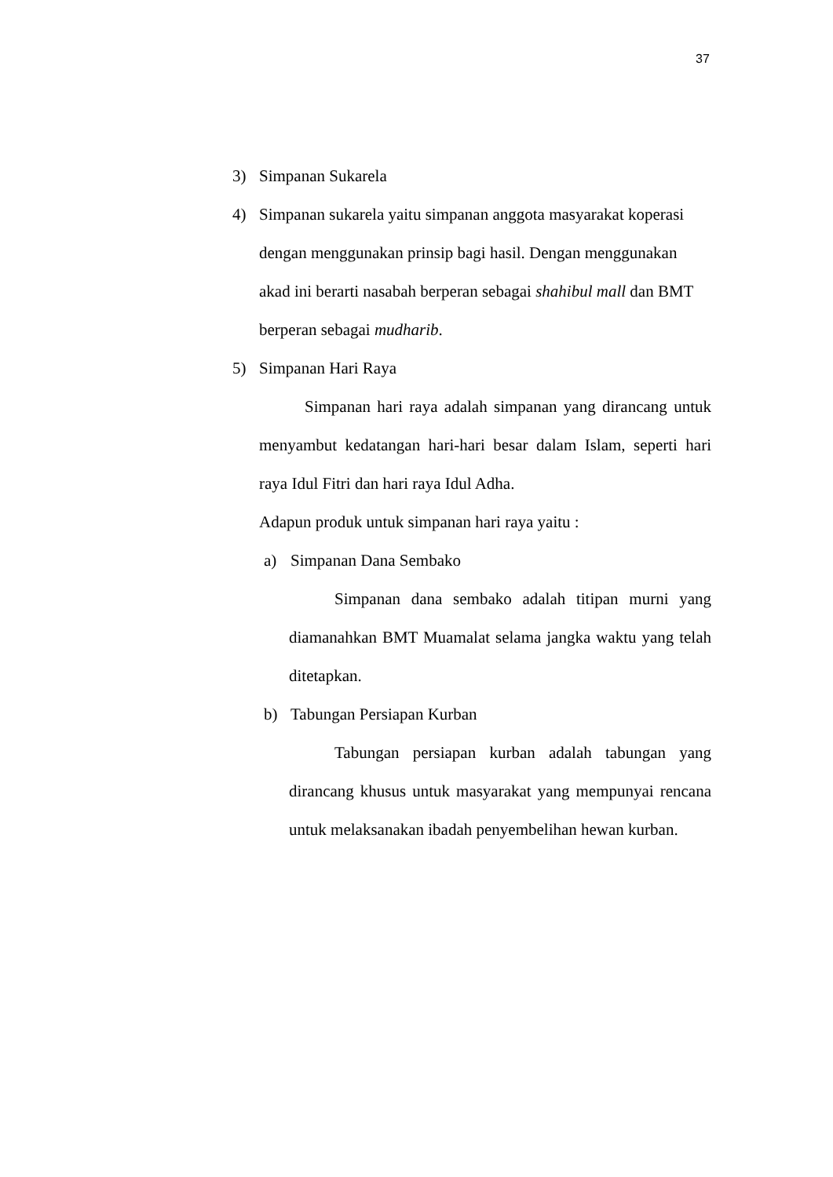37
3) Simpanan Sukarela
4) Simpanan sukarela yaitu simpanan anggota masyarakat koperasi dengan menggunakan prinsip bagi hasil. Dengan menggunakan akad ini berarti nasabah berperan sebagai shahibul mall dan BMT berperan sebagai mudharib.
5) Simpanan Hari Raya
Simpanan hari raya adalah simpanan yang dirancang untuk menyambut kedatangan hari-hari besar dalam Islam, seperti hari raya Idul Fitri dan hari raya Idul Adha.
Adapun produk untuk simpanan hari raya yaitu :
a) Simpanan Dana Sembako
Simpanan dana sembako adalah titipan murni yang diamanahkan BMT Muamalat selama jangka waktu yang telah ditetapkan.
b) Tabungan Persiapan Kurban
Tabungan persiapan kurban adalah tabungan yang dirancang khusus untuk masyarakat yang mempunyai rencana untuk melaksanakan ibadah penyembelihan hewan kurban.